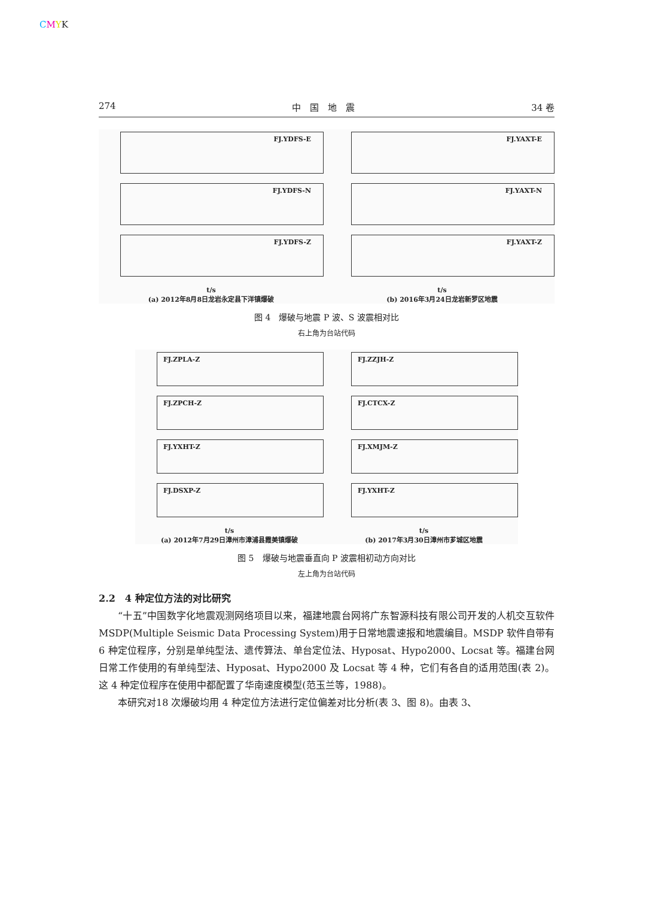CMYK
274 中　国　地　震 34 卷
FJ.YDFS-E
FJ.YDFS-N
FJ.YDFS-Z
t/s
(a) 2012年8月8日龙岩永定县下洋镇爆破
FJ.YAXT-E
FJ.YAXT-N
FJ.YAXT-Z
t/s
(b) 2016年3月24日龙岩新罗区地震
图 4　爆破与地震 P 波、S 波震相对比
右上角为台站代码
FJ.ZPLA-Z
FJ.ZPCH-Z
FJ.YXHT-Z
FJ.DSXP-Z
t/s
(a) 2012年7月29日漳州市漳浦县霞美镇爆破
FJ.ZZJH-Z
FJ.CTCX-Z
FJ.XMJM-Z
FJ.YXHT-Z
t/s
(b) 2017年3月30日漳州市芗城区地震
图 5　爆破与地震垂直向 P 波震相初动方向对比
左上角为台站代码
2.2　4 种定位方法的对比研究
“十五”中国数字化地震观测网络项目以来，福建地震台网将广东智源科技有限公司开发的人机交互软件 MSDP(Multiple Seismic Data Processing System)用于日常地震速报和地震编目。MSDP 软件自带有 6 种定位程序，分别是单纯型法、遗传算法、单台定位法、Hyposat、Hypo2000、Locsat 等。福建台网日常工作使用的有单纯型法、Hyposat、Hypo2000 及 Locsat 等 4 种，它们有各自的适用范围(表 2)。这 4 种定位程序在使用中都配置了华南速度模型(范玉兰等，1988)。
本研究对18 次爆破均用 4 种定位方法进行定位偏差对比分析(表 3、图 8)。由表 3、